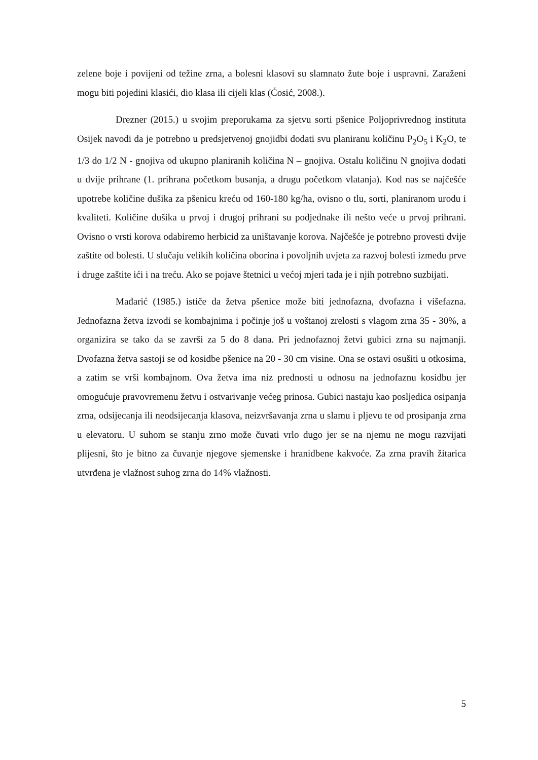zelene boje i povijeni od težine zrna, a bolesni klasovi su slamnato žute boje i uspravni. Zaraženi mogu biti pojedini klasići, dio klasa ili cijeli klas (Ćosić, 2008.).
Drezner (2015.) u svojim preporukama za sjetvu sorti pšenice Poljoprivrednog instituta Osijek navodi da je potrebno u predsjetvenoj gnojidbi dodati svu planiranu količinu P<sub>2</sub>O<sub>5</sub> i K<sub>2</sub>O, te 1/3 do 1/2 N - gnojiva od ukupno planiranih količina N – gnojiva. Ostalu količinu N gnojiva dodati u dvije prihrane (1. prihrana početkom busanja, a drugu početkom vlatanja). Kod nas se najčešće upotrebe količine dušika za pšenicu kreću od 160-180 kg/ha, ovisno o tlu, sorti, planiranom urodu i kvaliteti. Količine dušika u prvoj i drugoj prihrani su podjednake ili nešto veće u prvoj prihrani. Ovisno o vrsti korova odabiremo herbicid za uništavanje korova. Najčešće je potrebno provesti dvije zaštite od bolesti. U slučaju velikih količina oborina i povoljnih uvjeta za razvoj bolesti između prve i druge zaštite ići i na treću. Ako se pojave štetnici u većoj mjeri tada je i njih potrebno suzbijati.
Mađarić (1985.) ističe da žetva pšenice može biti jednofazna, dvofazna i višefazna. Jednofazna žetva izvodi se kombajnima i počinje još u voštanoj zrelosti s vlagom zrna 35 - 30%, a organizira se tako da se završi za 5 do 8 dana. Pri jednofaznoj žetvi gubici zrna su najmanji. Dvofazna žetva sastoji se od kosidbe pšenice na 20 - 30 cm visine. Ona se ostavi osušiti u otkosima, a zatim se vrši kombajnom. Ova žetva ima niz prednosti u odnosu na jednofaznu kosidbu jer omogućuje pravovremenu žetvu i ostvarivanje većeg prinosa. Gubici nastaju kao posljedica osipanja zrna, odsijecanja ili neodsijecanja klasova, neizvršavanja zrna u slamu i pljevu te od prosipanja zrna u elevatoru. U suhom se stanju zrno može čuvati vrlo dugo jer se na njemu ne mogu razvijati plijesni, što je bitno za čuvanje njegove sjemenske i hranidbene kakvoće. Za zrna pravih žitarica utvrđena je vlažnost suhog zrna do 14% vlažnosti.
5